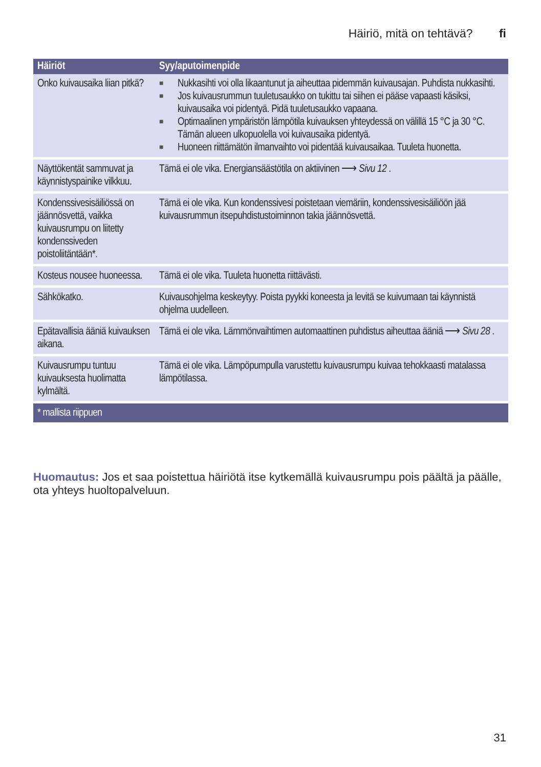Häiriö, mitä on tehtävä? fi
| Häiriöt | Syy/aputoimenpide |
| --- | --- |
| Onko kuivausaika liian pitkä? | ■ Nukkasihti voi olla likaantunut ja aiheuttaa pidemmän kuivausajan. Puhdista nukkasihti. ■ Jos kuivausrummun tuuletusaukko on tukittu tai siihen ei pääse vapaasti käsiksi, kuivausaika voi pidentyä. Pidä tuuletusaukko vapaana. ■ Optimaalinen ympäristön lämpötila kuivauksen yhteydessä on välillä 15 °C ja 30 °C. Tämän alueen ulkopuolella voi kuivausaika pidentyä. ■ Huoneen riittämätön ilmanvaihto voi pidentää kuivausaikaa. Tuuleta huonetta. |
| Näyttökentät sammuvat ja käynnistyspainike vilkkuu. | Tämä ei ole vika. Energiansäästötila on aktiivinen ⟶ Sivu 12 . |
| Kondenssivesisäiliössä on jäännösvettä, vaikka kuivausrumpu on liitetty kondenssiveden poistoliitäntään*. | Tämä ei ole vika. Kun kondenssivesi poistetaan viemäriin, kondenssivesisäiliöön jää kuivausrummun itsepuhdistustoiminnon takia jäännösvettä. |
| Kosteus nousee huoneessa. | Tämä ei ole vika. Tuuleta huonetta riittävästi. |
| Sähkökatko. | Kuivausohjelma keskeytyy. Poista pyykki koneesta ja levitä se kuivumaan tai käynnistä ohjelma uudelleen. |
| Epätavallisia ääniä kuivauksen aikana. | Tämä ei ole vika. Lämmönvaihtimen automaattinen puhdistus aiheuttaa ääniä ⟶ Sivu 28 . |
| Kuivausrumpu tuntuu kuivauksesta huolimatta kylmältä. | Tämä ei ole vika. Lämpöpumpulla varustettu kuivausrumpu kuivaa tehokkaasti matalassa lämpötilassa. |
| * mallista riippuen | |
Huomautus: Jos et saa poistettua häiriötä itse kytkemällä kuivausrumpu pois päältä ja päälle, ota yhteys huoltopalveluun.
31